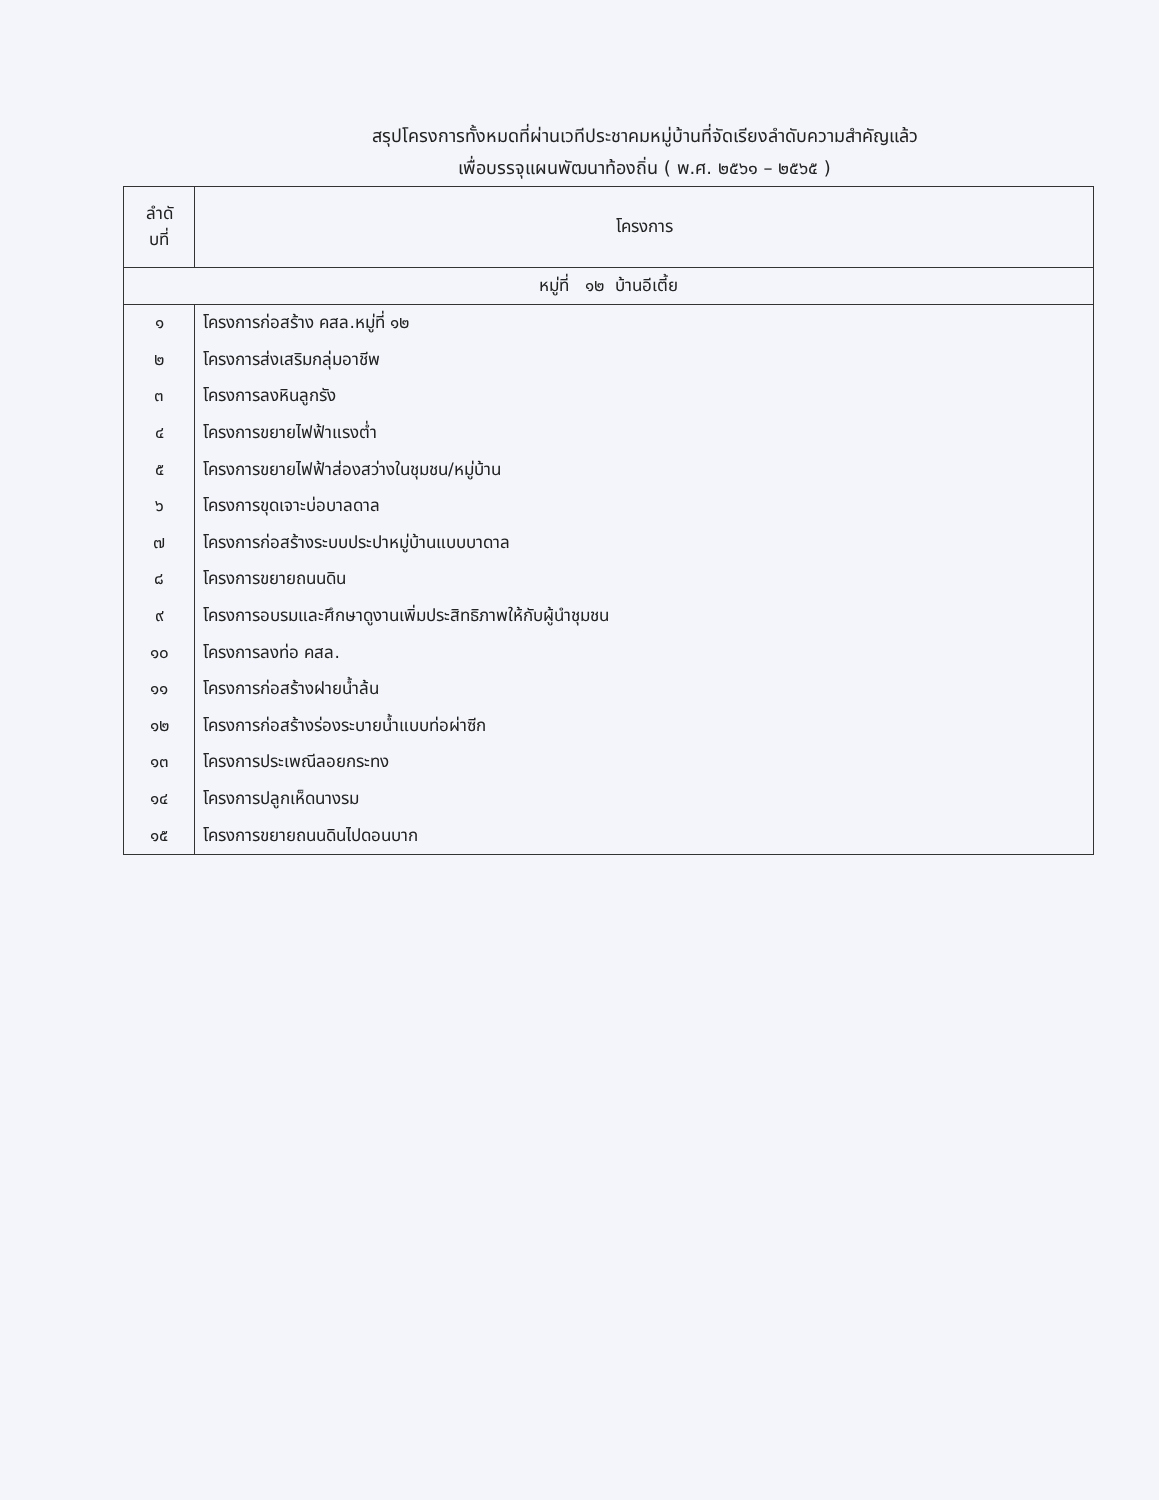สรุปโครงการทั้งหมดที่ผ่านเวทีประชาคมหมู่บ้านที่จัดเรียงลำดับความสำคัญแล้ว
เพื่อบรรจุแผนพัฒนาท้องถิ่น ( พ.ศ. ๒๕๖๑ – ๒๕๖๕ )
| ลำดั บที่ | โครงการ |
| --- | --- |
| หมู่ที่ ๑๒ บ้านอีเตี้ย | |
| ๑ | โครงการก่อสร้าง คสล.หมู่ที่ ๑๒ |
| ๒ | โครงการส่งเสริมกลุ่มอาชีพ |
| ๓ | โครงการลงหินลูกรัง |
| ๔ | โครงการขยายไฟฟ้าแรงต่ำ |
| ๕ | โครงการขยายไฟฟ้าส่องสว่างในชุมชน/หมู่บ้าน |
| ๖ | โครงการขุดเจาะบ่อบาลดาล |
| ๗ | โครงการก่อสร้างระบบประปาหมู่บ้านแบบบาดาล |
| ๘ | โครงการขยายถนนดิน |
| ๙ | โครงการอบรมและศึกษาดูงานเพิ่มประสิทธิภาพให้กับผู้นำชุมชน |
| ๑๐ | โครงการลงท่อ คสล. |
| ๑๑ | โครงการก่อสร้างฝายน้ำล้น |
| ๑๒ | โครงการก่อสร้างร่องระบายน้ำแบบท่อผ่าซีก |
| ๑๓ | โครงการประเพณีลอยกระทง |
| ๑๔ | โครงการปลูกเห็ดนางรม |
| ๑๕ | โครงการขยายถนนดินไปดอนบาก |